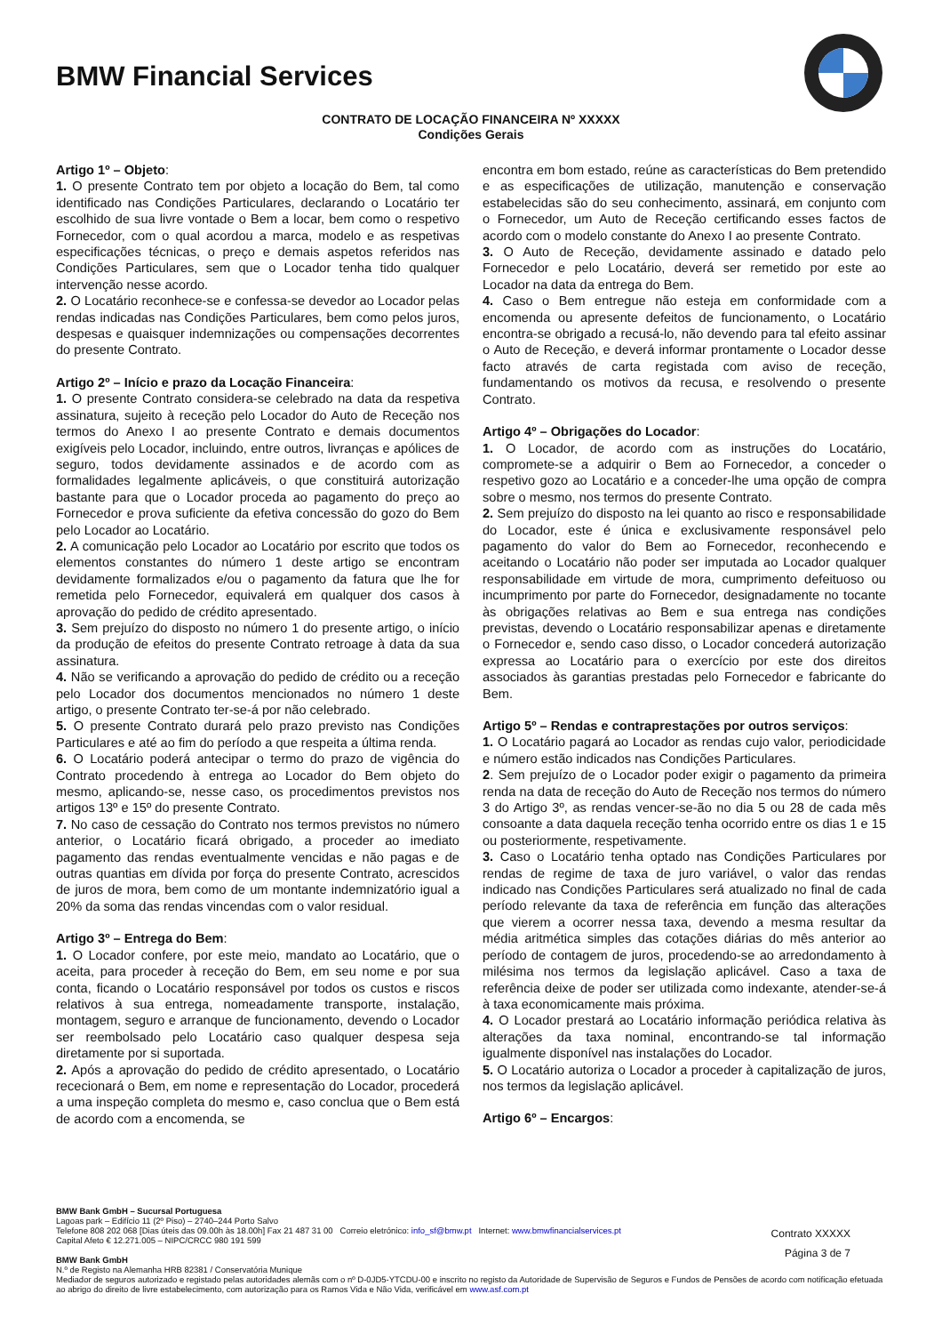BMW Financial Services
CONTRATO DE LOCAÇÃO FINANCEIRA Nº XXXXX
Condições Gerais
Artigo 1º – Objeto:
1. O presente Contrato tem por objeto a locação do Bem, tal como identificado nas Condições Particulares, declarando o Locatário ter escolhido de sua livre vontade o Bem a locar, bem como o respetivo Fornecedor, com o qual acordou a marca, modelo e as respetivas especificações técnicas, o preço e demais aspetos referidos nas Condições Particulares, sem que o Locador tenha tido qualquer intervenção nesse acordo.
2. O Locatário reconhece-se e confessa-se devedor ao Locador pelas rendas indicadas nas Condições Particulares, bem como pelos juros, despesas e quaisquer indemnizações ou compensações decorrentes do presente Contrato.
Artigo 2º – Início e prazo da Locação Financeira:
1. O presente Contrato considera-se celebrado na data da respetiva assinatura, sujeito à receção pelo Locador do Auto de Receção nos termos do Anexo I ao presente Contrato e demais documentos exigíveis pelo Locador, incluindo, entre outros, livranças e apólices de seguro, todos devidamente assinados e de acordo com as formalidades legalmente aplicáveis, o que constituirá autorização bastante para que o Locador proceda ao pagamento do preço ao Fornecedor e prova suficiente da efetiva concessão do gozo do Bem pelo Locador ao Locatário.
2. A comunicação pelo Locador ao Locatário por escrito que todos os elementos constantes do número 1 deste artigo se encontram devidamente formalizados e/ou o pagamento da fatura que lhe for remetida pelo Fornecedor, equivalerá em qualquer dos casos à aprovação do pedido de crédito apresentado.
3. Sem prejuízo do disposto no número 1 do presente artigo, o início da produção de efeitos do presente Contrato retroage à data da sua assinatura.
4. Não se verificando a aprovação do pedido de crédito ou a receção pelo Locador dos documentos mencionados no número 1 deste artigo, o presente Contrato ter-se-á por não celebrado.
5. O presente Contrato durará pelo prazo previsto nas Condições Particulares e até ao fim do período a que respeita a última renda.
6. O Locatário poderá antecipar o termo do prazo de vigência do Contrato procedendo à entrega ao Locador do Bem objeto do mesmo, aplicando-se, nesse caso, os procedimentos previstos nos artigos 13º e 15º do presente Contrato.
7. No caso de cessação do Contrato nos termos previstos no número anterior, o Locatário ficará obrigado, a proceder ao imediato pagamento das rendas eventualmente vencidas e não pagas e de outras quantias em dívida por força do presente Contrato, acrescidos de juros de mora, bem como de um montante indemnizatório igual a 20% da soma das rendas vincendas com o valor residual.
Artigo 3º – Entrega do Bem:
1. O Locador confere, por este meio, mandato ao Locatário, que o aceita, para proceder à receção do Bem, em seu nome e por sua conta, ficando o Locatário responsável por todos os custos e riscos relativos à sua entrega, nomeadamente transporte, instalação, montagem, seguro e arranque de funcionamento, devendo o Locador ser reembolsado pelo Locatário caso qualquer despesa seja diretamente por si suportada.
2. Após a aprovação do pedido de crédito apresentado, o Locatário rececionará o Bem, em nome e representação do Locador, procederá a uma inspeção completa do mesmo e, caso conclua que o Bem está de acordo com a encomenda, se
encontra em bom estado, reúne as características do Bem pretendido e as especificações de utilização, manutenção e conservação estabelecidas são do seu conhecimento, assinará, em conjunto com o Fornecedor, um Auto de Receção certificando esses factos de acordo com o modelo constante do Anexo I ao presente Contrato.
3. O Auto de Receção, devidamente assinado e datado pelo Fornecedor e pelo Locatário, deverá ser remetido por este ao Locador na data da entrega do Bem.
4. Caso o Bem entregue não esteja em conformidade com a encomenda ou apresente defeitos de funcionamento, o Locatário encontra-se obrigado a recusá-lo, não devendo para tal efeito assinar o Auto de Receção, e deverá informar prontamente o Locador desse facto através de carta registada com aviso de receção, fundamentando os motivos da recusa, e resolvendo o presente Contrato.
Artigo 4º – Obrigações do Locador:
1. O Locador, de acordo com as instruções do Locatário, compromete-se a adquirir o Bem ao Fornecedor, a conceder o respetivo gozo ao Locatário e a conceder-lhe uma opção de compra sobre o mesmo, nos termos do presente Contrato.
2. Sem prejuízo do disposto na lei quanto ao risco e responsabilidade do Locador, este é única e exclusivamente responsável pelo pagamento do valor do Bem ao Fornecedor, reconhecendo e aceitando o Locatário não poder ser imputada ao Locador qualquer responsabilidade em virtude de mora, cumprimento defeituoso ou incumprimento por parte do Fornecedor, designadamente no tocante às obrigações relativas ao Bem e sua entrega nas condições previstas, devendo o Locatário responsabilizar apenas e diretamente o Fornecedor e, sendo caso disso, o Locador concederá autorização expressa ao Locatário para o exercício por este dos direitos associados às garantias prestadas pelo Fornecedor e fabricante do Bem.
Artigo 5º – Rendas e contraprestações por outros serviços:
1. O Locatário pagará ao Locador as rendas cujo valor, periodicidade e número estão indicados nas Condições Particulares.
2. Sem prejuízo de o Locador poder exigir o pagamento da primeira renda na data de receção do Auto de Receção nos termos do número 3 do Artigo 3º, as rendas vencer-se-ão no dia 5 ou 28 de cada mês consoante a data daquela receção tenha ocorrido entre os dias 1 e 15 ou posteriormente, respetivamente.
3. Caso o Locatário tenha optado nas Condições Particulares por rendas de regime de taxa de juro variável, o valor das rendas indicado nas Condições Particulares será atualizado no final de cada período relevante da taxa de referência em função das alterações que vierem a ocorrer nessa taxa, devendo a mesma resultar da média aritmética simples das cotações diárias do mês anterior ao período de contagem de juros, procedendo-se ao arredondamento à milésima nos termos da legislação aplicável. Caso a taxa de referência deixe de poder ser utilizada como indexante, atender-se-á à taxa economicamente mais próxima.
4. O Locador prestará ao Locatário informação periódica relativa às alterações da taxa nominal, encontrando-se tal informação igualmente disponível nas instalações do Locador.
5. O Locatário autoriza o Locador a proceder à capitalização de juros, nos termos da legislação aplicável.
Artigo 6º – Encargos:
Contrato XXXXX
Página 3 de 7
BMW Bank GmbH – Sucursal Portuguesa
Lagoas park – Edifício 11 (2º Piso) – 2740–244 Porto Salvo
Telefone 808 202 068 [Dias úteis das 09.00h às 18.00h] Fax 21 487 31 00 Correio eletrónico: info_sf@bmw.pt Internet: www.bmwfinancialservices.pt
Capital Afeto € 12.271.005 – NIPC/CRCC 980 191 599
BMW Bank GmbH
N.º de Registo na Alemanha HRB 82381 / Conservatória Munique
Mediador de seguros autorizado e registado pelas autoridades alemãs com o nº D-0JD5-YTCDU-00 e inscrito no registo da Autoridade de Supervisão de Seguros e Fundos de Pensões de acordo com notificação efetuada ao abrigo do direito de livre estabelecimento, com autorização para os Ramos Vida e Não Vida, verificável em www.asf.com.pt